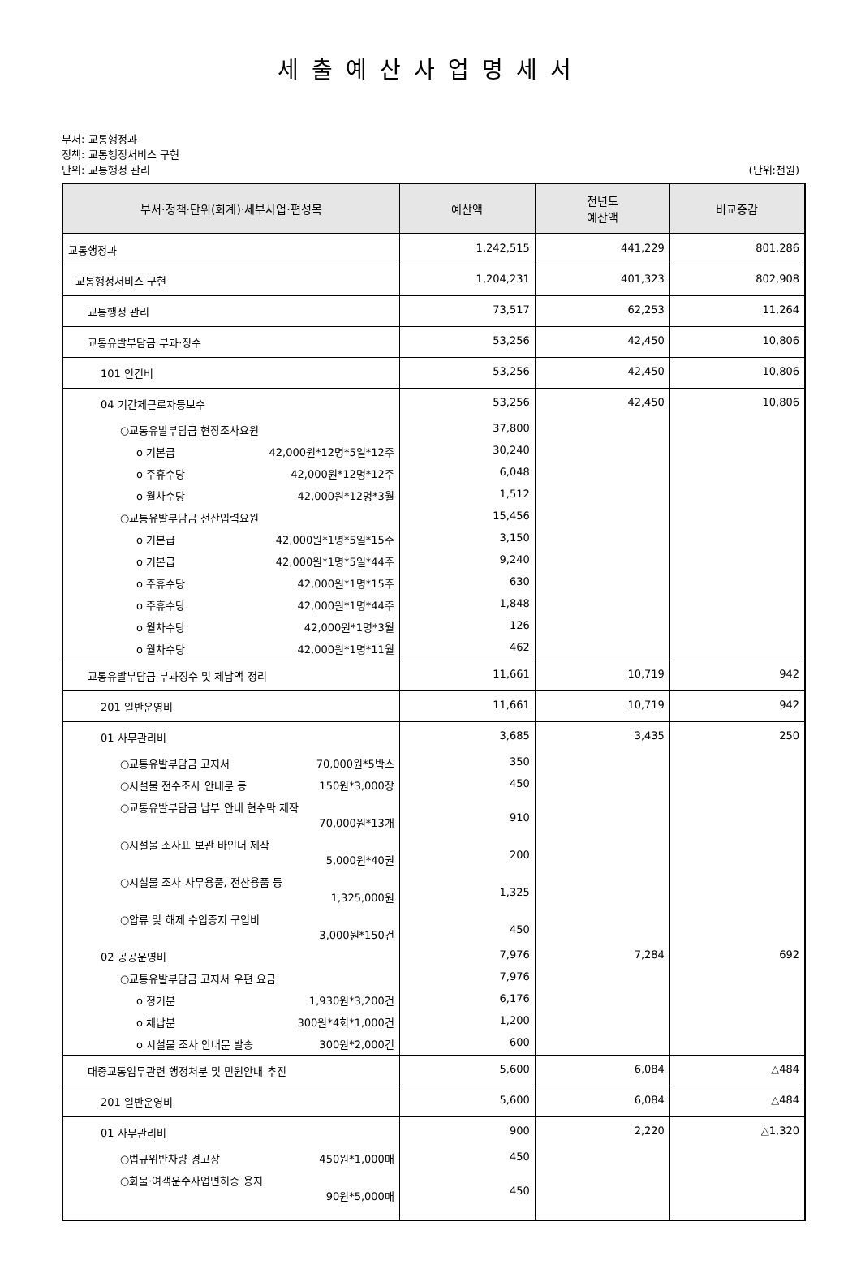세출예산사업명세서
부서: 교통행정과
정책: 교통행정서비스 구현
단위: 교통행정 관리 (단위:천원)
| 부서·정책·단위(회계)·세부사업·편성목 | 예산액 | 전년도 예산액 | 비교증감 |
| --- | --- | --- | --- |
| 교통행정과 | 1,242,515 | 441,229 | 801,286 |
| 교통행정서비스 구현 | 1,204,231 | 401,323 | 802,908 |
| 교통행정 관리 | 73,517 | 62,253 | 11,264 |
| 교통유발부담금 부과·징수 | 53,256 | 42,450 | 10,806 |
| 101 인건비 | 53,256 | 42,450 | 10,806 |
| 04 기간제근로자등보수 | 53,256 | 42,450 | 10,806 |
| ○교통유발부담금 현장조사요원 | 37,800 | | |
| o 기본급 42,000원*12명*5일*12주 | 30,240 | | |
| o 주휴수당 42,000원*12명*12주 | 6,048 | | |
| o 월차수당 42,000원*12명*3월 | 1,512 | | |
| ○교통유발부담금 전산입력요원 | 15,456 | | |
| o 기본급 42,000원*1명*5일*15주 | 3,150 | | |
| o 기본급 42,000원*1명*5일*44주 | 9,240 | | |
| o 주휴수당 42,000원*1명*15주 | 630 | | |
| o 주휴수당 42,000원*1명*44주 | 1,848 | | |
| o 월차수당 42,000원*1명*3월 | 126 | | |
| o 월차수당 42,000원*1명*11월 | 462 | | |
| 교통유발부담금 부과징수 및 체납액 정리 | 11,661 | 10,719 | 942 |
| 201 일반운영비 | 11,661 | 10,719 | 942 |
| 01 사무관리비 | 3,685 | 3,435 | 250 |
| ○교통유발부담금 고지서 70,000원*5박스 | 350 | | |
| ○시설물 전수조사 안내문 등 150원*3,000장 | 450 | | |
| ○교통유발부담금 납부 안내 현수막 제작 70,000원*13개 | 910 | | |
| ○시설물 조사표 보관 바인더 제작 5,000원*40권 | 200 | | |
| ○시설물 조사 사무용품, 전산용품 등 1,325,000원 | 1,325 | | |
| ○압류 및 해제 수입증지 구입비 3,000원*150건 | 450 | | |
| 02 공공운영비 | 7,976 | 7,284 | 692 |
| ○교통유발부담금 고지서 우편 요금 | 7,976 | | |
| o 정기분 1,930원*3,200건 | 6,176 | | |
| o 체납분 300원*4회*1,000건 | 1,200 | | |
| o 시설물 조사 안내문 발송 300원*2,000건 | 600 | | |
| 대중교통업무관련 행정처분 및 민원안내 추진 | 5,600 | 6,084 | △484 |
| 201 일반운영비 | 5,600 | 6,084 | △484 |
| 01 사무관리비 | 900 | 2,220 | △1,320 |
| ○법규위반차량 경고장 450원*1,000매 | 450 | | |
| ○화물·여객운수사업면허증 용지 90원*5,000매 | 450 | | |